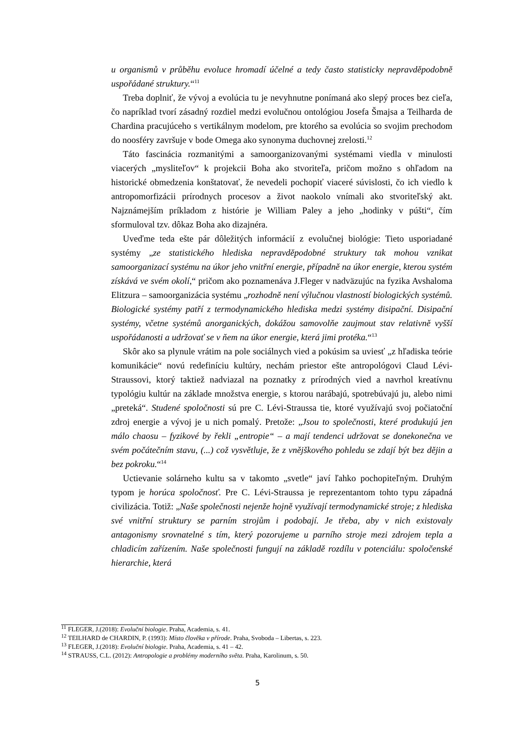u organismů v průběhu evoluce hromadí účelné a tedy často statisticky nepravděpodobně uspořádané struktury.“<sup>11</sup>
Treba doplniť, že vývoj a evolúcia tu je nevyhnutne ponímaná ako slepý proces bez cieľa, čo napríklad tvorí zásadný rozdiel medzi evolučnou ontológiou Josefa Šmajsa a Teilharda de Chardina pracujúceho s vertikálnym modelom, pre ktorého sa evolúcia so svojim prechodom do noosféry završuje v bode Omega ako synonyma duchovnej zrelosti.<sup>12</sup>
Táto fascinácia rozmanitými a samoorganizovanými systémami viedla v minulosti viacerých „mysliteľov“ k projekcii Boha ako stvoriteľa, pričom možno s ohľadom na historické obmedzenia konštatovať, že nevedeli pochopiť viaceré súvislosti, čo ich viedlo k antropomorfizácii prírodnych procesov a život naokolo vnímali ako stvoriteľský akt. Najznámejším príkladom z histórie je William Paley a jeho „hodinky v púšti“, čím sformuloval tzv. dôkaz Boha ako dizajnéra.
Uveďme teda ešte pár dôležitých informácií z evolučnej biológie: Tieto usporiadané systémy „ze statistického hlediska nepravděpodobné struktury tak mohou vznikat samoorganizací systému na úkor jeho vnitřní energie, případně na úkor energie, kterou systém získává ve svém okolí,“ pričom ako poznamenáva J.Fleger v nadväzujúc na fyzika Avshaloma Elitzura – samoorganizácia systému „rozhodně není výlučnou vlastností biologických systémů. Biologické systémy patří z termodynamického hlediska medzi systémy disipační. Disipační systémy, včetne systémů anorganických, dokážou samovolňe zaujmout stav relativně vyšší uspořádanosti a udržovať se v ňem na úkor energie, která jimi protéka.“<sup>13</sup>
Skôr ako sa plynule vrátim na pole sociálnych vied a pokúsim sa uviesť „z hľadiska teórie komunikácie“ novú redefiníciu kultúry, nechám priestor ešte antropológovi Claud Lévi-Straussovi, ktorý taktiež nadviazal na poznatky z prírodných vied a navrhol kreatívnu typológiu kultúr na základe množstva energie, s ktorou narábajú, spotrebúvajú ju, alebo nimi „preteká“. Studené spoločnosti sú pre C. Lévi-Straussa tie, ktoré využívajú svoj počiatoční zdroj energie a vývoj je u nich pomalý. Pretože: „Jsou to společnosti, které produkujú jen málo chaosu – fyzikové by řekli „entropie“ – a mají tendenci udržovat se donekonečna ve svém počátečním stavu, (...) což vysvětluje, že z vnějškového pohledu se zdají být bez dějin a bez pokroku.“<sup>14</sup>
Uctievanie solárneho kultu sa v takomto „svetle“ javí ľahko pochopiteľným. Druhým typom je horúca spoločnosť. Pre C. Lévi-Straussa je reprezentantom tohto typu západná civilizácia. Totiž: „Naše společnosti nejenže hojně využívají termodynamické stroje; z hlediska své vnitřní struktury se parním strojům i podobají. Je třeba, aby v nich existovaly antagonismy srovnatelné s tím, který pozorujeme u parního stroje mezi zdrojem tepla a chladicím zařízením. Naše společnosti fungují na základě rozdílu v potenciálu: spoločenské hierarchie, která
<sup>11</sup> FLEGER, J.(2018): Evoluční biologie. Praha, Academia, s. 41.
<sup>12</sup> TEILHARD de CHARDIN, P. (1993): Místo člověka v přírode. Praha, Svoboda – Libertas, s. 223.
<sup>13</sup> FLEGER, J.(2018): Evoluční biologie. Praha, Academia, s. 41 – 42.
<sup>14</sup> STRAUSS, C.L. (2012): Antropologie a problémy moderního světa. Praha, Karolinum, s. 50.
5